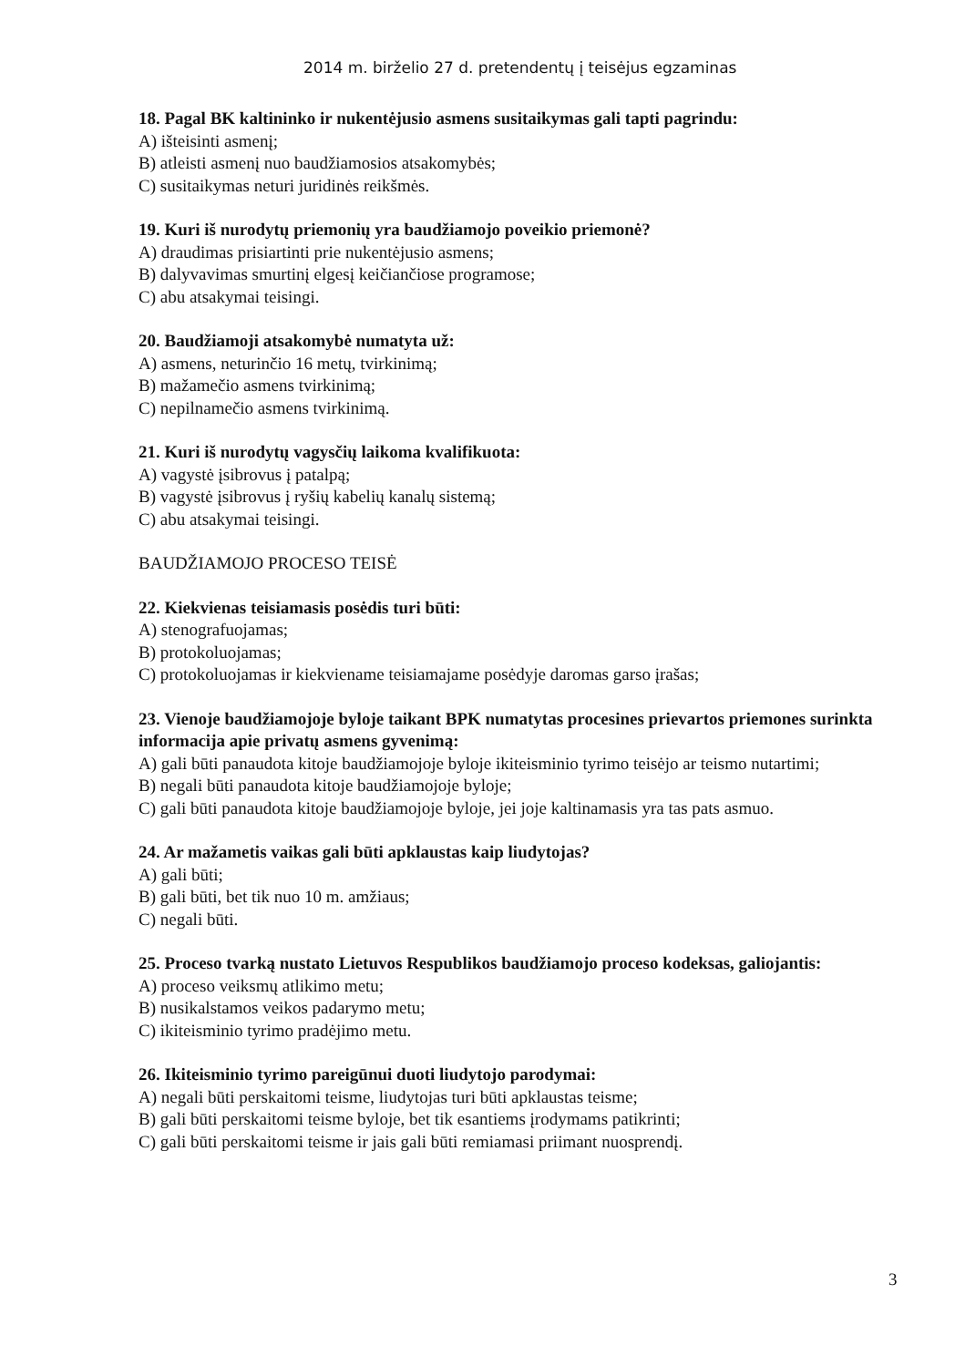2014 m. birželio 27 d. pretendentų į teisėjus egzaminas
18. Pagal BK kaltininko ir nukentėjusio asmens susitaikymas gali tapti pagrindu:
A) išteisinti asmenį;
B) atleisti asmenį nuo baudžiamosios atsakomybės;
C) susitaikymas neturi juridinės reikšmės.
19. Kuri iš nurodytų priemonių yra baudžiamojo poveikio priemonė?
A) draudimas prisiartinti prie nukentėjusio asmens;
B) dalyvavimas smurtinį elgesį keičiančiose programose;
C) abu atsakymai teisingi.
20. Baudžiamoji atsakomybė numatyta už:
A) asmens, neturinčio 16 metų, tvirkinimą;
B) mažamečio asmens tvirkinimą;
C) nepilnamečio asmens tvirkinimą.
21. Kuri iš nurodytų vagysčių laikoma kvalifikuota:
A) vagystė įsibrovus į patalpą;
B) vagystė įsibrovus į ryšių kabelių kanalų sistemą;
C) abu atsakymai teisingi.
BAUDŽIAMOJO PROCESO TEISĖ
22. Kiekvienas teisiamasis posėdis turi būti:
A) stenografuojamas;
B) protokoluojamas;
C) protokoluojamas ir kiekviename teisiamajame posėdyje daromas garso įrašas;
23. Vienoje baudžiamojoje byloje taikant BPK numatytas procesines prievartos priemones surinkta informacija apie privatų asmens gyvenimą:
A) gali būti panaudota kitoje baudžiamojoje byloje ikiteisminio tyrimo teisėjo ar teismo nutartimi;
B) negali būti panaudota kitoje baudžiamojoje byloje;
C) gali būti panaudota kitoje baudžiamojoje byloje, jei joje kaltinamasis yra tas pats asmuo.
24. Ar mažametis vaikas gali būti apklaustas kaip liudytojas?
A) gali būti;
B) gali būti, bet tik nuo 10 m. amžiaus;
C) negali būti.
25. Proceso tvarką nustato Lietuvos Respublikos baudžiamojo proceso kodeksas, galiojantis:
A) proceso veiksmų atlikimo metu;
B) nusikalstamos veikos padarymo metu;
C) ikiteisminio tyrimo pradėjimo metu.
26. Ikiteisminio tyrimo pareigūnui duoti liudytojo parodymai:
A) negali būti perskaitomi teisme, liudytojas turi būti apklaustas teisme;
B) gali būti perskaitomi teisme byloje, bet tik esantiems įrodymams patikrinti;
C) gali būti perskaitomi teisme ir jais gali būti remiamasi priimant nuosprendį.
3